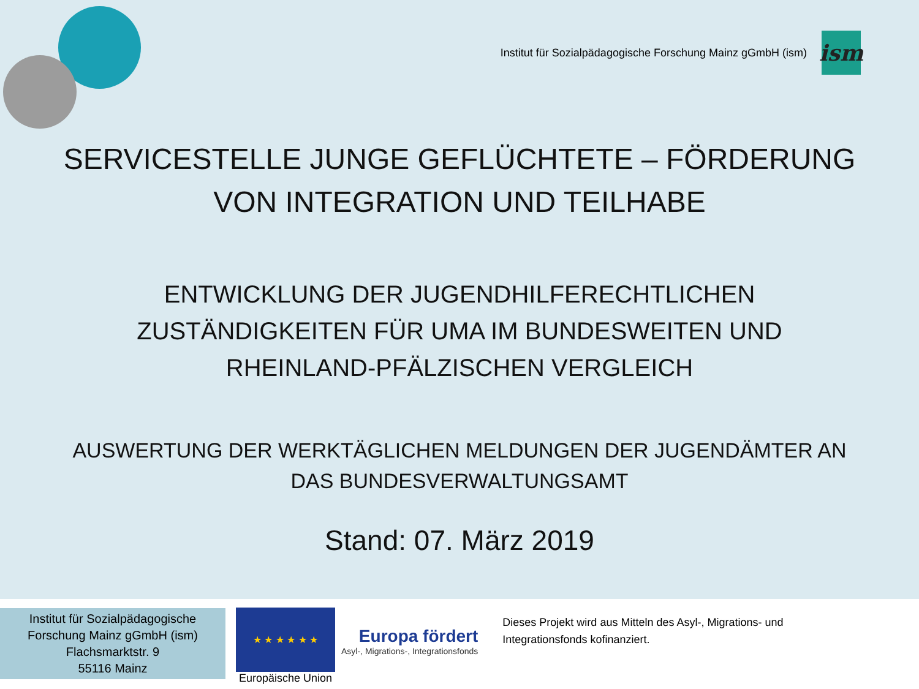Institut für Sozialpädagogische Forschung Mainz gGmbH (ism)
ism
SERVICESTELLE JUNGE GEFLÜCHTETE – FÖRDERUNG VON INTEGRATION UND TEILHABE
ENTWICKLUNG DER JUGENDHILFERECHTLICHEN ZUSTÄNDIGKEITEN FÜR UMA IM BUNDESWEITEN UND RHEINLAND-PFÄLZISCHEN VERGLEICH
AUSWERTUNG DER WERKTÄGLICHEN MELDUNGEN DER JUGENDÄMTER AN DAS BUNDESVERWALTUNGSAMT
Stand: 07. März 2019
Institut für Sozialpädagogische
Forschung Mainz gGmbH (ism)
Flachsmarktstr. 9
55116 Mainz
★ ★ ★ ★ ★ ★
Europäische Union
Europa fördert
Asyl-, Migrations-, Integrationsfonds
Dieses Projekt wird aus Mitteln des Asyl-, Migrations- und Integrationsfonds kofinanziert.